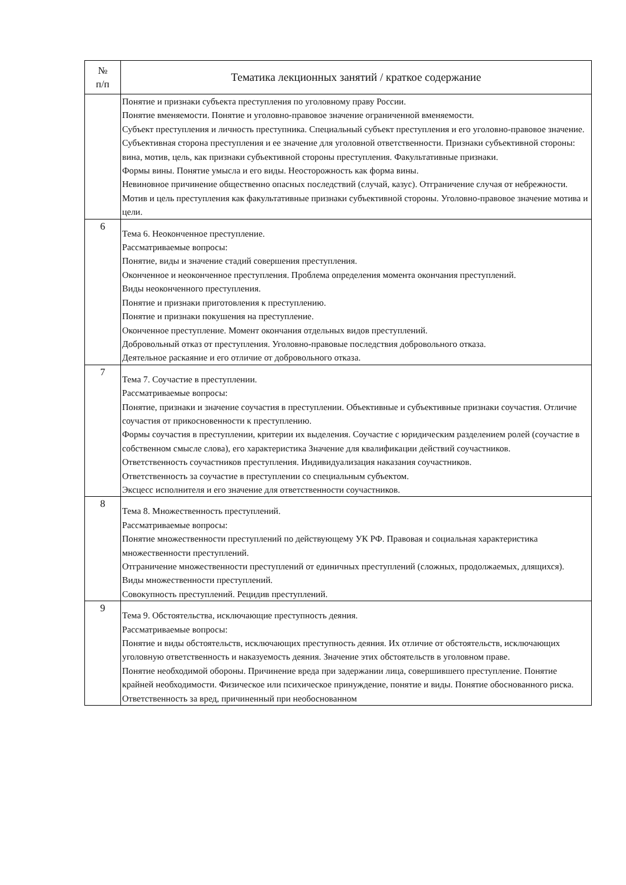| № п/п | Тематика лекционных занятий / краткое содержание |
| --- | --- |
| | Понятие и признаки субъекта преступления по уголовному праву России. Понятие вменяемости. Понятие и уголовно-правовое значение ограниченной вменяемости. Субъект преступления и личность преступника. Специальный субъект преступления и его уголовно-правовое значение. Субъективная сторона преступления и ее значение для уголовной ответственности. Признаки субъективной стороны: вина, мотив, цель, как признаки субъективной стороны преступления. Факультативные признаки. Формы вины. Понятие умысла и его виды. Неосторожность как форма вины. Невиновное причинение общественно опасных последствий (случай, казус). Отграничение случая от небрежности. Мотив и цель преступления как факультативные признаки субъективной стороны. Уголовно-правовое значение мотива и цели. |
| 6 | Тема 6. Неоконченное преступление. Рассматриваемые вопросы: Понятие, виды и значение стадий совершения преступления. Оконченное и неоконченное преступления. Проблема определения момента окончания преступлений. Виды неоконченного преступления. Понятие и признаки приготовления к преступлению. Понятие и признаки покушения на преступление. Оконченное преступление. Момент окончания отдельных видов преступлений. Добровольный отказ от преступления. Уголовно-правовые последствия добровольного отказа. Деятельное раскаяние и его отличие от добровольного отказа. |
| 7 | Тема 7. Соучастие в преступлении. Рассматриваемые вопросы: Понятие, признаки и значение соучастия в преступлении. Объективные и субъективные признаки соучастия. Отличие соучастия от прикосновенности к преступлению. Формы соучастия в преступлении, критерии их выделения. Соучастие с юридическим разделением ролей (соучастие в собственном смысле слова), его характеристика Значение для квалификации действий соучастников. Ответственность соучастников преступления. Индивидуализация наказания соучастников. Ответственность за соучастие в преступлении со специальным субъектом. Эксцесс исполнителя и его значение для ответственности соучастников. |
| 8 | Тема 8. Множественность преступлений. Рассматриваемые вопросы: Понятие множественности преступлений по действующему УК РФ. Правовая и социальная характеристика множественности преступлений. Отграничение множественности преступлений от единичных преступлений (сложных, продолжаемых, длящихся). Виды множественности преступлений. Совокупность преступлений. Рецидив преступлений. |
| 9 | Тема 9. Обстоятельства, исключающие преступность деяния. Рассматриваемые вопросы: Понятие и виды обстоятельств, исключающих преступность деяния. Их отличие от обстоятельств, исключающих уголовную ответственность и наказуемость деяния. Значение этих обстоятельств в уголовном праве. Понятие необходимой обороны. Причинение вреда при задержании лица, совершившего преступление. Понятие крайней необходимости. Физическое или психическое принуждение, понятие и виды. Понятие обоснованного риска. Ответственность за вред, причиненный при необоснованном |